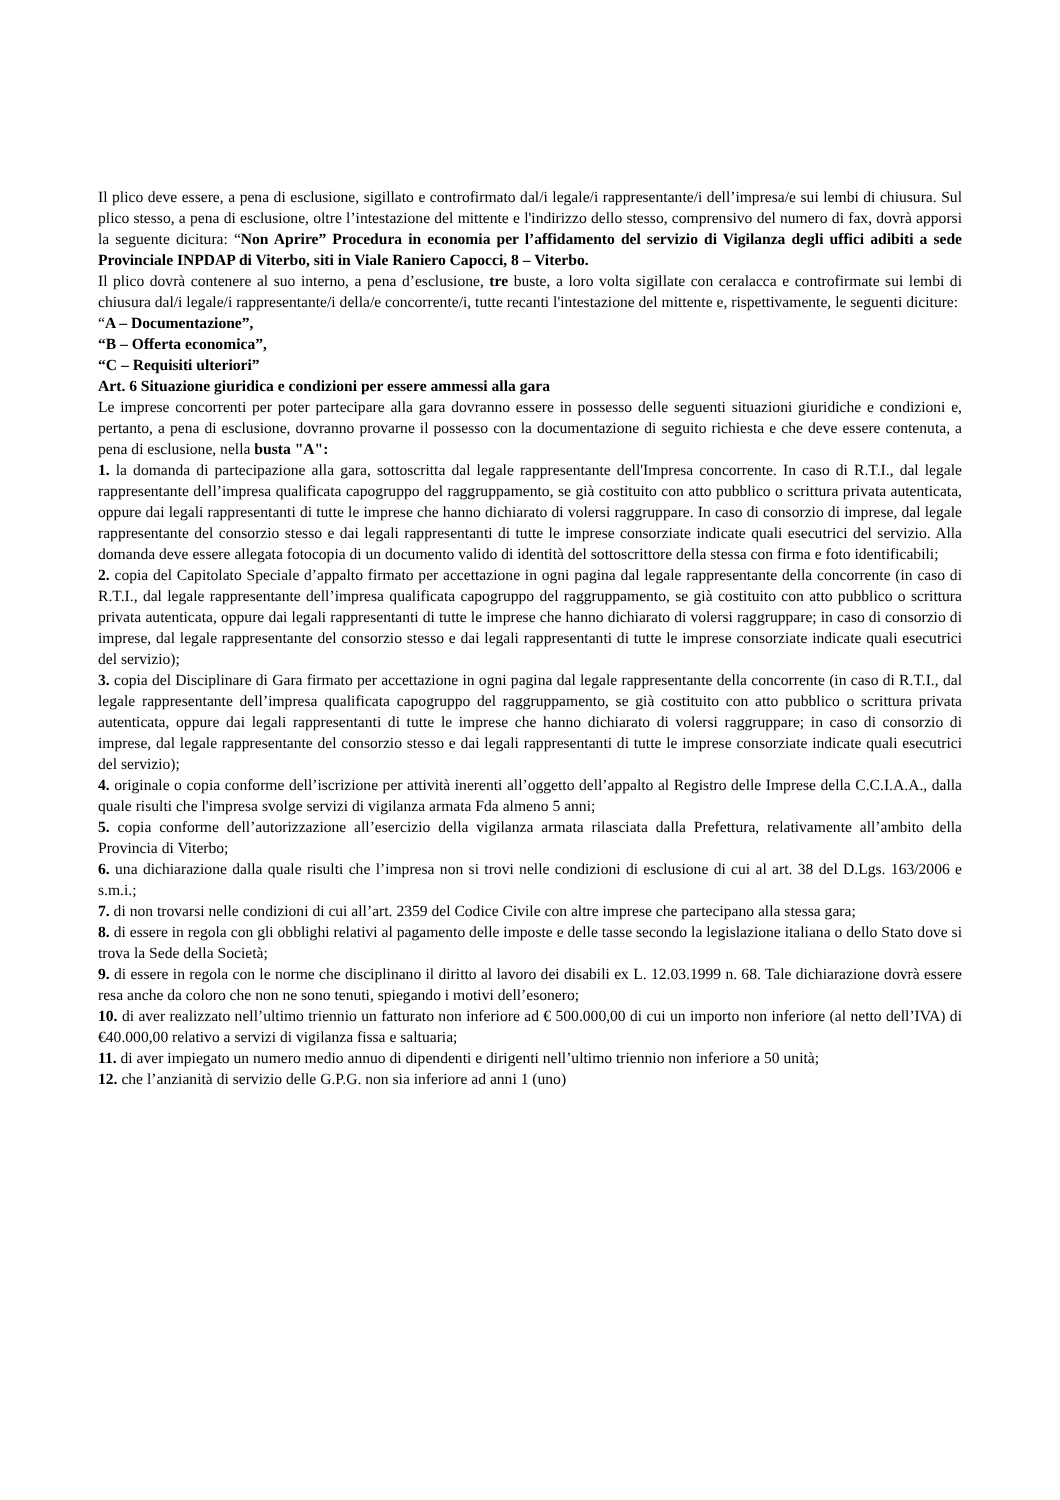Il plico deve essere, a pena di esclusione, sigillato e controfirmato dal/i legale/i rappresentante/i dell’impresa/e sui lembi di chiusura. Sul plico stesso, a pena di esclusione, oltre l’intestazione del mittente e l'indirizzo dello stesso, comprensivo del numero di fax, dovrà apporsi la seguente dicitura: “Non Aprire” Procedura in economia per l’affidamento del servizio di Vigilanza degli uffici adibiti a sede Provinciale INPDAP di Viterbo, siti in Viale Raniero Capocci, 8 – Viterbo.
Il plico dovrà contenere al suo interno, a pena d’esclusione, tre buste, a loro volta sigillate con ceralacca e controfirmate sui lembi di chiusura dal/i legale/i rappresentante/i della/e concorrente/i, tutte recanti l'intestazione del mittente e, rispettivamente, le seguenti diciture:
“A – Documentazione”,
“B – Offerta economica”,
“C – Requisiti ulteriori”
Art. 6 Situazione giuridica e condizioni per essere ammessi alla gara
Le imprese concorrenti per poter partecipare alla gara dovranno essere in possesso delle seguenti situazioni giuridiche e condizioni e, pertanto, a pena di esclusione, dovranno provarne il possesso con la documentazione di seguito richiesta e che deve essere contenuta, a pena di esclusione, nella busta "A":
1. la domanda di partecipazione alla gara, sottoscritta dal legale rappresentante dell'Impresa concorrente. In caso di R.T.I., dal legale rappresentante dell’impresa qualificata capogruppo del raggruppamento, se già costituito con atto pubblico o scrittura privata autenticata, oppure dai legali rappresentanti di tutte le imprese che hanno dichiarato di volersi raggruppare. In caso di consorzio di imprese, dal legale rappresentante del consorzio stesso e dai legali rappresentanti di tutte le imprese consorziate indicate quali esecutrici del servizio. Alla domanda deve essere allegata fotocopia di un documento valido di identità del sottoscrittore della stessa con firma e foto identificabili;
2. copia del Capitolato Speciale d’appalto firmato per accettazione in ogni pagina dal legale rappresentante della concorrente (in caso di R.T.I., dal legale rappresentante dell’impresa qualificata capogruppo del raggruppamento, se già costituito con atto pubblico o scrittura privata autenticata, oppure dai legali rappresentanti di tutte le imprese che hanno dichiarato di volersi raggruppare; in caso di consorzio di imprese, dal legale rappresentante del consorzio stesso e dai legali rappresentanti di tutte le imprese consorziate indicate quali esecutrici del servizio);
3. copia del Disciplinare di Gara firmato per accettazione in ogni pagina dal legale rappresentante della concorrente (in caso di R.T.I., dal legale rappresentante dell’impresa qualificata capogruppo del raggruppamento, se già costituito con atto pubblico o scrittura privata autenticata, oppure dai legali rappresentanti di tutte le imprese che hanno dichiarato di volersi raggruppare; in caso di consorzio di imprese, dal legale rappresentante del consorzio stesso e dai legali rappresentanti di tutte le imprese consorziate indicate quali esecutrici del servizio);
4. originale o copia conforme dell’iscrizione per attività inerenti all’oggetto dell’appalto al Registro delle Imprese della C.C.I.A.A., dalla quale risulti che l'impresa svolge servizi di vigilanza armata Fda almeno 5 anni;
5. copia conforme dell’autorizzazione all’esercizio della vigilanza armata rilasciata dalla Prefettura, relativamente all’ambito della Provincia di Viterbo;
6. una dichiarazione dalla quale risulti che l’impresa non si trovi nelle condizioni di esclusione di cui al art. 38 del D.Lgs. 163/2006 e s.m.i.;
7. di non trovarsi nelle condizioni di cui all’art. 2359 del Codice Civile con altre imprese che partecipano alla stessa gara;
8. di essere in regola con gli obblighi relativi al pagamento delle imposte e delle tasse secondo la legislazione italiana o dello Stato dove si trova la Sede della Società;
9. di essere in regola con le norme che disciplinano il diritto al lavoro dei disabili ex L. 12.03.1999 n. 68. Tale dichiarazione dovrà essere resa anche da coloro che non ne sono tenuti, spiegando i motivi dell’esonero;
10. di aver realizzato nell’ultimo triennio un fatturato non inferiore ad € 500.000,00 di cui un importo non inferiore (al netto dell’IVA) di €40.000,00 relativo a servizi di vigilanza fissa e saltuaria;
11. di aver impiegato un numero medio annuo di dipendenti e dirigenti nell’ultimo triennio non inferiore a 50 unità;
12. che l’anzianità di servizio delle G.P.G. non sia inferiore ad anni 1 (uno)